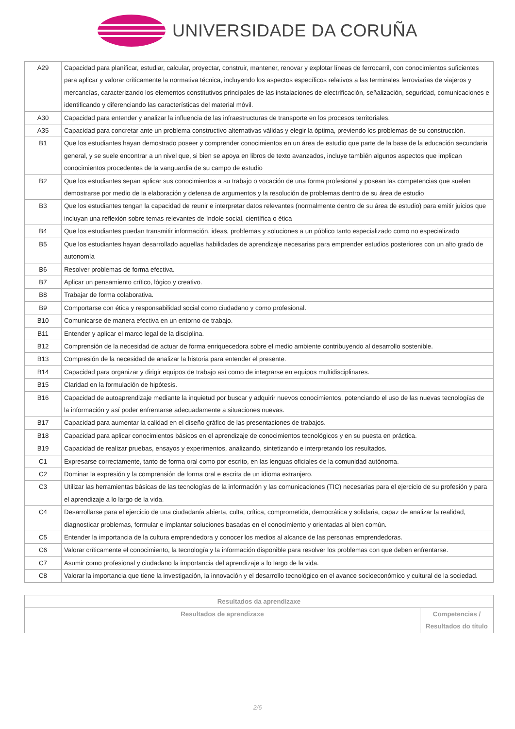UNIVERSIDADE DA CORUÑA
| A29 | Capacidad para planificar, estudiar, calcular, proyectar, construir, mantener, renovar y explotar líneas de ferrocarril, con conocimientos suficientes para aplicar y valorar críticamente la normativa técnica, incluyendo los aspectos específicos relativos a las terminales ferroviarias de viajeros y mercancías, caracterizando los elementos constitutivos principales de las instalaciones de electrificación, señalización, seguridad, comunicaciones e identificando y diferenciando las características del material móvil. |
| A30 | Capacidad para entender y analizar la influencia de las infraestructuras de transporte en los procesos territoriales. |
| A35 | Capacidad para concretar ante un problema constructivo alternativas válidas y elegir la óptima, previendo los problemas de su construcción. |
| B1 | Que los estudiantes hayan demostrado poseer y comprender conocimientos en un área de estudio que parte de la base de la educación secundaria general, y se suele encontrar a un nivel que, si bien se apoya en libros de texto avanzados, incluye también algunos aspectos que implican conocimientos procedentes de la vanguardia de su campo de estudio |
| B2 | Que los estudiantes sepan aplicar sus conocimientos a su trabajo o vocación de una forma profesional y posean las competencias que suelen demostrarse por medio de la elaboración y defensa de argumentos y la resolución de problemas dentro de su área de estudio |
| B3 | Que los estudiantes tengan la capacidad de reunir e interpretar datos relevantes (normalmente dentro de su área de estudio) para emitir juicios que incluyan una reflexión sobre temas relevantes de índole social, científica o ética |
| B4 | Que los estudiantes puedan transmitir información, ideas, problemas y soluciones a un público tanto especializado como no especializado |
| B5 | Que los estudiantes hayan desarrollado aquellas habilidades de aprendizaje necesarias para emprender estudios posteriores con un alto grado de autonomía |
| B6 | Resolver problemas de forma efectiva. |
| B7 | Aplicar un pensamiento crítico, lógico y creativo. |
| B8 | Trabajar de forma colaborativa. |
| B9 | Comportarse con ética y responsabilidad social como ciudadano y como profesional. |
| B10 | Comunicarse de manera efectiva en un entorno de trabajo. |
| B11 | Entender y aplicar el marco legal de la disciplina. |
| B12 | Comprensión de la necesidad de actuar de forma enriquecedora sobre el medio ambiente contribuyendo al desarrollo sostenible. |
| B13 | Compresión de la necesidad de analizar la historia para entender el presente. |
| B14 | Capacidad para organizar y dirigir equipos de trabajo así como de integrarse en equipos multidisciplinares. |
| B15 | Claridad en la formulación de hipótesis. |
| B16 | Capacidad de autoaprendizaje mediante la inquietud por buscar y adquirir nuevos conocimientos, potenciando el uso de las nuevas tecnologías de la información y así poder enfrentarse adecuadamente a situaciones nuevas. |
| B17 | Capacidad para aumentar la calidad en el diseño gráfico de las presentaciones de trabajos. |
| B18 | Capacidad para aplicar conocimientos básicos en el aprendizaje de conocimientos tecnológicos y en su puesta en práctica. |
| B19 | Capacidad de realizar pruebas, ensayos y experimentos, analizando, sintetizando e interpretando los resultados. |
| C1 | Expresarse correctamente, tanto de forma oral como por escrito, en las lenguas oficiales de la comunidad autónoma. |
| C2 | Dominar la expresión y la comprensión de forma oral e escrita de un idioma extranjero. |
| C3 | Utilizar las herramientas básicas de las tecnologías de la información y las comunicaciones (TIC) necesarias para el ejercicio de su profesión y para el aprendizaje a lo largo de la vida. |
| C4 | Desarrollarse para el ejercicio de una ciudadanía abierta, culta, crítica, comprometida, democrática y solidaria, capaz de analizar la realidad, diagnosticar problemas, formular e implantar soluciones basadas en el conocimiento y orientadas al bien común. |
| C5 | Entender la importancia de la cultura emprendedora y conocer los medios al alcance de las personas emprendedoras. |
| C6 | Valorar críticamente el conocimiento, la tecnología y la información disponible para resolver los problemas con que deben enfrentarse. |
| C7 | Asumir como profesional y ciudadano la importancia del aprendizaje a lo largo de la vida. |
| C8 | Valorar la importancia que tiene la investigación, la innovación y el desarrollo tecnológico en el avance socioeconómico y cultural de la sociedad. |
| Resultados da aprendizaxe | |
| --- | --- |
| Resultados de aprendizaxe | Competencias / Resultados do título |
2/6